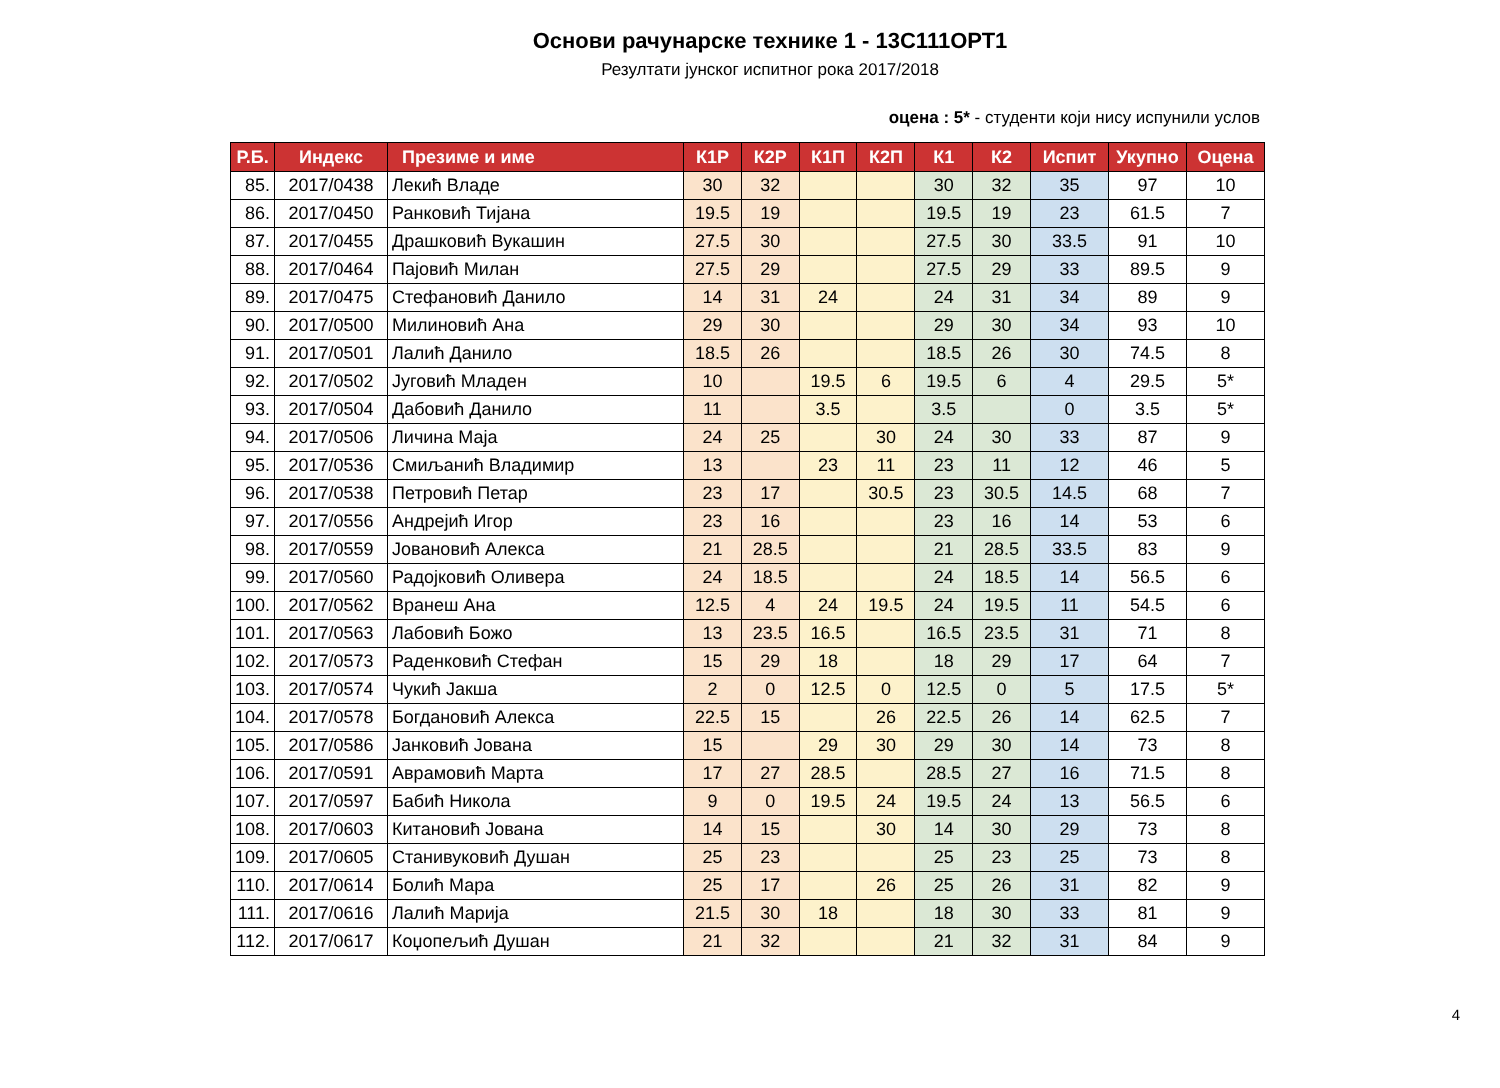Основи рачунарске технике 1 - 13С111ОРТ1
Резултати јунског испитног рока 2017/2018
оцена : 5* - студенти који нису испунили услов
| Р.Б. | Индекс | Презиме и име | К1Р | К2Р | К1П | К2П | К1 | К2 | Испит | Укупно | Оцена |
| --- | --- | --- | --- | --- | --- | --- | --- | --- | --- | --- | --- |
| 85. | 2017/0438 | Лекић Владе | 30 | 32 | | | 30 | 32 | 35 | 97 | 10 |
| 86. | 2017/0450 | Ранковић Тијана | 19.5 | 19 | | | 19.5 | 19 | 23 | 61.5 | 7 |
| 87. | 2017/0455 | Драшковић Вукашин | 27.5 | 30 | | | 27.5 | 30 | 33.5 | 91 | 10 |
| 88. | 2017/0464 | Пајовић Милан | 27.5 | 29 | | | 27.5 | 29 | 33 | 89.5 | 9 |
| 89. | 2017/0475 | Стефановић Данило | 14 | 31 | 24 | | 24 | 31 | 34 | 89 | 9 |
| 90. | 2017/0500 | Милиновић Ана | 29 | 30 | | | 29 | 30 | 34 | 93 | 10 |
| 91. | 2017/0501 | Лалић Данило | 18.5 | 26 | | | 18.5 | 26 | 30 | 74.5 | 8 |
| 92. | 2017/0502 | Југовић Младен | 10 | | 19.5 | 6 | 19.5 | 6 | 4 | 29.5 | 5* |
| 93. | 2017/0504 | Дабовић Данило | 11 | | 3.5 | | 3.5 | | 0 | 3.5 | 5* |
| 94. | 2017/0506 | Личина Маја | 24 | 25 | | 30 | 24 | 30 | 33 | 87 | 9 |
| 95. | 2017/0536 | Смиљанић Владимир | 13 | | 23 | 11 | 23 | 11 | 12 | 46 | 5 |
| 96. | 2017/0538 | Петровић Петар | 23 | 17 | | 30.5 | 23 | 30.5 | 14.5 | 68 | 7 |
| 97. | 2017/0556 | Андрејић Игор | 23 | 16 | | | 23 | 16 | 14 | 53 | 6 |
| 98. | 2017/0559 | Јовановић Алекса | 21 | 28.5 | | | 21 | 28.5 | 33.5 | 83 | 9 |
| 99. | 2017/0560 | Радојковић Оливера | 24 | 18.5 | | | 24 | 18.5 | 14 | 56.5 | 6 |
| 100. | 2017/0562 | Вранеш Ана | 12.5 | 4 | 24 | 19.5 | 24 | 19.5 | 11 | 54.5 | 6 |
| 101. | 2017/0563 | Лабовић Божо | 13 | 23.5 | 16.5 | | 16.5 | 23.5 | 31 | 71 | 8 |
| 102. | 2017/0573 | Раденковић Стефан | 15 | 29 | 18 | | 18 | 29 | 17 | 64 | 7 |
| 103. | 2017/0574 | Чукић Јакша | 2 | 0 | 12.5 | 0 | 12.5 | 0 | 5 | 17.5 | 5* |
| 104. | 2017/0578 | Богдановић Алекса | 22.5 | 15 | | 26 | 22.5 | 26 | 14 | 62.5 | 7 |
| 105. | 2017/0586 | Јанковић Јована | 15 | | 29 | 30 | 29 | 30 | 14 | 73 | 8 |
| 106. | 2017/0591 | Аврамовић Марта | 17 | 27 | 28.5 | | 28.5 | 27 | 16 | 71.5 | 8 |
| 107. | 2017/0597 | Бабић Никола | 9 | 0 | 19.5 | 24 | 19.5 | 24 | 13 | 56.5 | 6 |
| 108. | 2017/0603 | Китановић Јована | 14 | 15 | | 30 | 14 | 30 | 29 | 73 | 8 |
| 109. | 2017/0605 | Станивуковић Душан | 25 | 23 | | | 25 | 23 | 25 | 73 | 8 |
| 110. | 2017/0614 | Болић Мара | 25 | 17 | | 26 | 25 | 26 | 31 | 82 | 9 |
| 111. | 2017/0616 | Лалић Марија | 21.5 | 30 | 18 | | 18 | 30 | 33 | 81 | 9 |
| 112. | 2017/0617 | Коџопељић Душан | 21 | 32 | | | 21 | 32 | 31 | 84 | 9 |
4